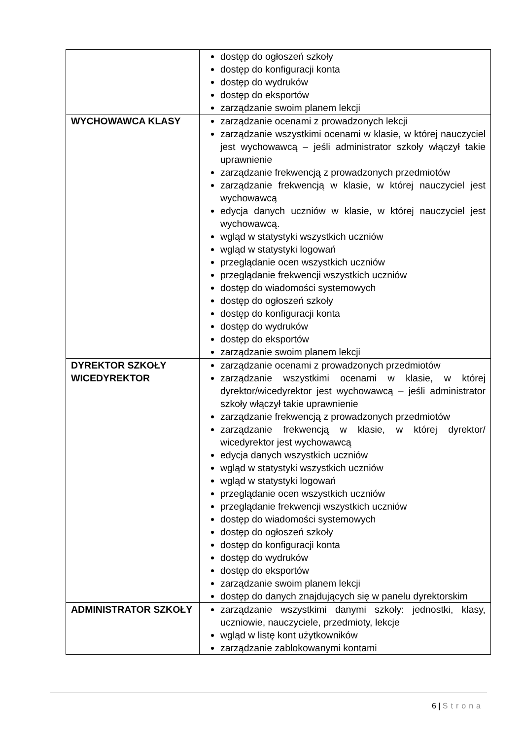| | dostęp do ogłoszeń szkoły dostęp do konfiguracji konta dostęp do wydruków dostęp do eksportów zarządzanie swoim planem lekcji |
| WYCHOWAWCA KLASY | zarządzanie ocenami z prowadzonych lekcji zarządzanie wszystkimi ocenami w klasie, w której nauczyciel jest wychowawcą – jeśli administrator szkoły włączył takie uprawnienie zarządzanie frekwencją z prowadzonych przedmiotów zarządzanie frekwencją w klasie, w której nauczyciel jest wychowawcą edycja danych uczniów w klasie, w której nauczyciel jest wychowawcą. wgląd w statystyki wszystkich uczniów wgląd w statystyki logowań przeglądanie ocen wszystkich uczniów przeglądanie frekwencji wszystkich uczniów dostęp do wiadomości systemowych dostęp do ogłoszeń szkoły dostęp do konfiguracji konta dostęp do wydruków dostęp do eksportów zarządzanie swoim planem lekcji |
| DYREKTOR SZKOŁY WICEDYREKTOR | zarządzanie ocenami z prowadzonych przedmiotów zarządzanie wszystkimi ocenami w klasie, w której dyrektor/wicedyrektor jest wychowawcą – jeśli administrator szkoły włączył takie uprawnienie zarządzanie frekwencją z prowadzonych przedmiotów zarządzanie frekwencją w klasie, w której dyrektor/ wicedyrektor jest wychowawcą edycja danych wszystkich uczniów wgląd w statystyki wszystkich uczniów wgląd w statystyki logowań przeglądanie ocen wszystkich uczniów przeglądanie frekwencji wszystkich uczniów dostęp do wiadomości systemowych dostęp do ogłoszeń szkoły dostęp do konfiguracji konta dostęp do wydruków dostęp do eksportów zarządzanie swoim planem lekcji dostęp do danych znajdujących się w panelu dyrektorskim |
| ADMINISTRATOR SZKOŁY | zarządzanie wszystkimi danymi szkoły: jednostki, klasy, uczniowie, nauczyciele, przedmioty, lekcje wgląd w listę kont użytkowników zarządzanie zablokowanymi kontami |
6 | Strona